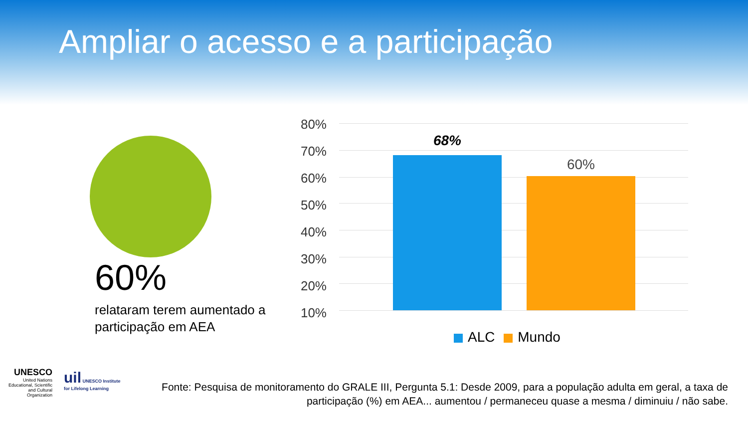Ampliar o acesso e a participação
60%
relataram terem aumentado a participação em AEA
80%
70%
60%
50%
40%
30%
20%
10%
68%
60%
ALC Mundo
UNESCO
United Nations Educational, Scientific and Cultural Organization
uil UNESCO Institute
for Lifelong Learning
Fonte: Pesquisa de monitoramento do GRALE III, Pergunta 5.1: Desde 2009, para a população adulta em geral, a taxa de participação (%) em AEA... aumentou / permaneceu quase a mesma / diminuiu / não sabe.